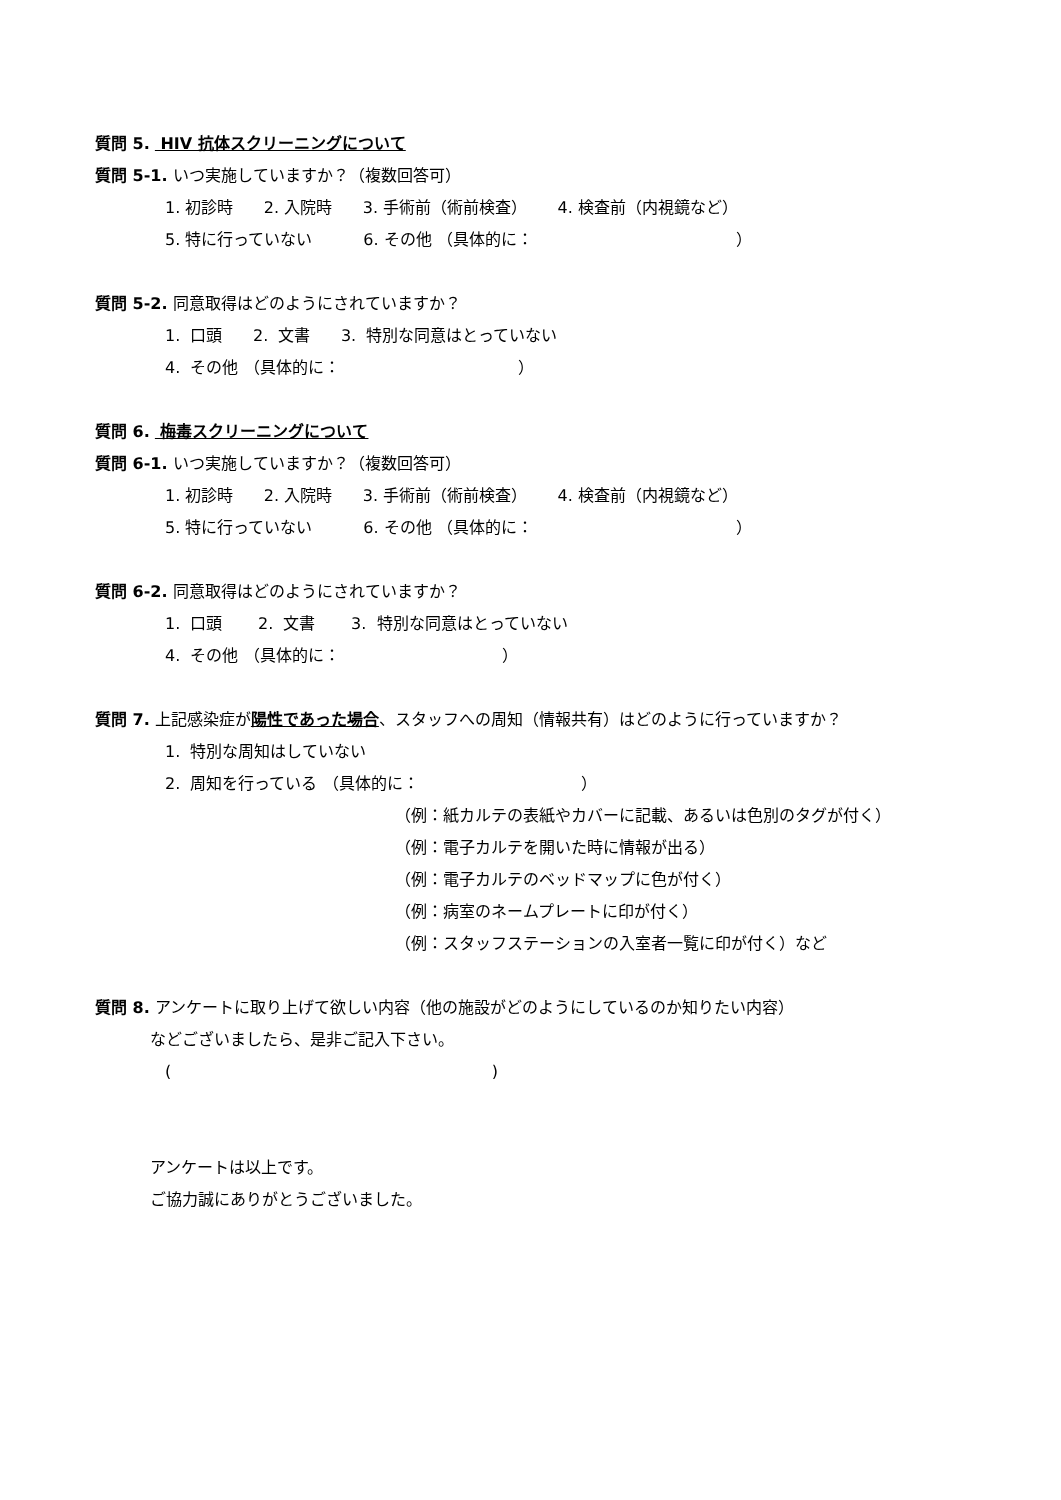質問 5. HIV 抗体スクリーニングについて
質問 5-1. いつ実施していますか？（複数回答可）
1. 初診時 2. 入院時 3. 手術前（術前検査） 4. 検査前（内視鏡など）
5. 特に行っていない 6. その他 （具体的に： ）
質問 5-2. 同意取得はどのようにされていますか？
1. 口頭 2. 文書 3. 特別な同意はとっていない
4. その他 （具体的に： ）
質問 6. 梅毒スクリーニングについて
質問 6-1. いつ実施していますか？（複数回答可）
1. 初診時 2. 入院時 3. 手術前（術前検査） 4. 検査前（内視鏡など）
5. 特に行っていない 6. その他 （具体的に： ）
質問 6-2. 同意取得はどのようにされていますか？
1. 口頭 2. 文書 3. 特別な同意はとっていない
4. その他 （具体的に： ）
質問 7. 上記感染症が陽性であった場合、スタッフへの周知（情報共有）はどのように行っていますか？
1. 特別な周知はしていない
2. 周知を行っている （具体的に： ）
（例：紙カルテの表紙やカバーに記載、あるいは色別のタグが付く）
（例：電子カルテを開いた時に情報が出る）
（例：電子カルテのベッドマップに色が付く）
（例：病室のネームプレートに印が付く）
（例：スタッフステーションの入室者一覧に印が付く）など
質問 8. アンケートに取り上げて欲しい内容（他の施設がどのようにしているのか知りたい内容）
などございましたら、是非ご記入下さい。
( )
アンケートは以上です。
ご協力誠にありがとうございました。